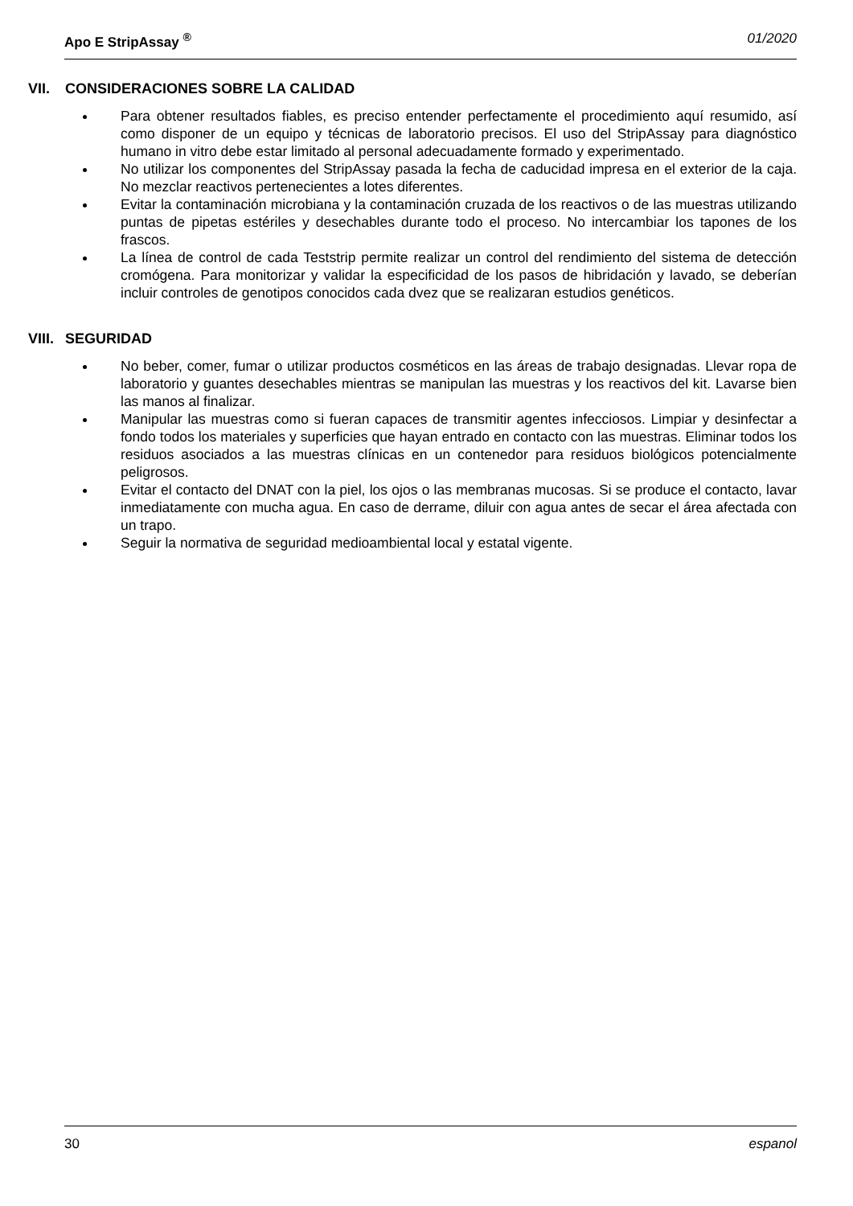Apo E StripAssay <sup>®</sup> 01/2020
VII. CONSIDERACIONES SOBRE LA CALIDAD
Para obtener resultados fiables, es preciso entender perfectamente el procedimiento aquí resumido, así como disponer de un equipo y técnicas de laboratorio precisos. El uso del StripAssay para diagnóstico humano in vitro debe estar limitado al personal adecuadamente formado y experimentado.
No utilizar los componentes del StripAssay pasada la fecha de caducidad impresa en el exterior de la caja. No mezclar reactivos pertenecientes a lotes diferentes.
Evitar la contaminación microbiana y la contaminación cruzada de los reactivos o de las muestras utilizando puntas de pipetas estériles y desechables durante todo el proceso. No intercambiar los tapones de los frascos.
La línea de control de cada Teststrip permite realizar un control del rendimiento del sistema de detección cromógena. Para monitorizar y validar la especificidad de los pasos de hibridación y lavado, se deberían incluir controles de genotipos conocidos cada dvez que se realizaran estudios genéticos.
VIII. SEGURIDAD
No beber, comer, fumar o utilizar productos cosméticos en las áreas de trabajo designadas. Llevar ropa de laboratorio y guantes desechables mientras se manipulan las muestras y los reactivos del kit. Lavarse bien las manos al finalizar.
Manipular las muestras como si fueran capaces de transmitir agentes infecciosos. Limpiar y desinfectar a fondo todos los materiales y superficies que hayan entrado en contacto con las muestras. Eliminar todos los residuos asociados a las muestras clínicas en un contenedor para residuos biológicos potencialmente peligrosos.
Evitar el contacto del DNAT con la piel, los ojos o las membranas mucosas. Si se produce el contacto, lavar inmediatamente con mucha agua. En caso de derrame, diluir con agua antes de secar el área afectada con un trapo.
Seguir la normativa de seguridad medioambiental local y estatal vigente.
30 espanol